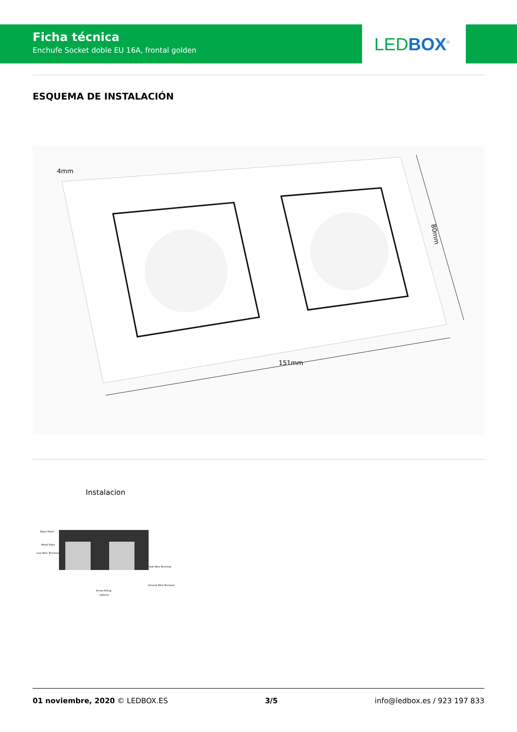Ficha técnica
Enchufe Socket doble EU 16A, frontal golden
LED BOX<sup>®</sup>
ESQUEMA DE INSTALACIÓN
4mm
151mm
80mm
Instalacion
Glass Panel
Metal Plate
Live Wire Terminal
Null Wire Terminal
Ground Wire Terminal
Screw fitting
130mm
01 noviembre, 2020 © LEDBOX.ES 3/5 info@ledbox.es / 923 197 833